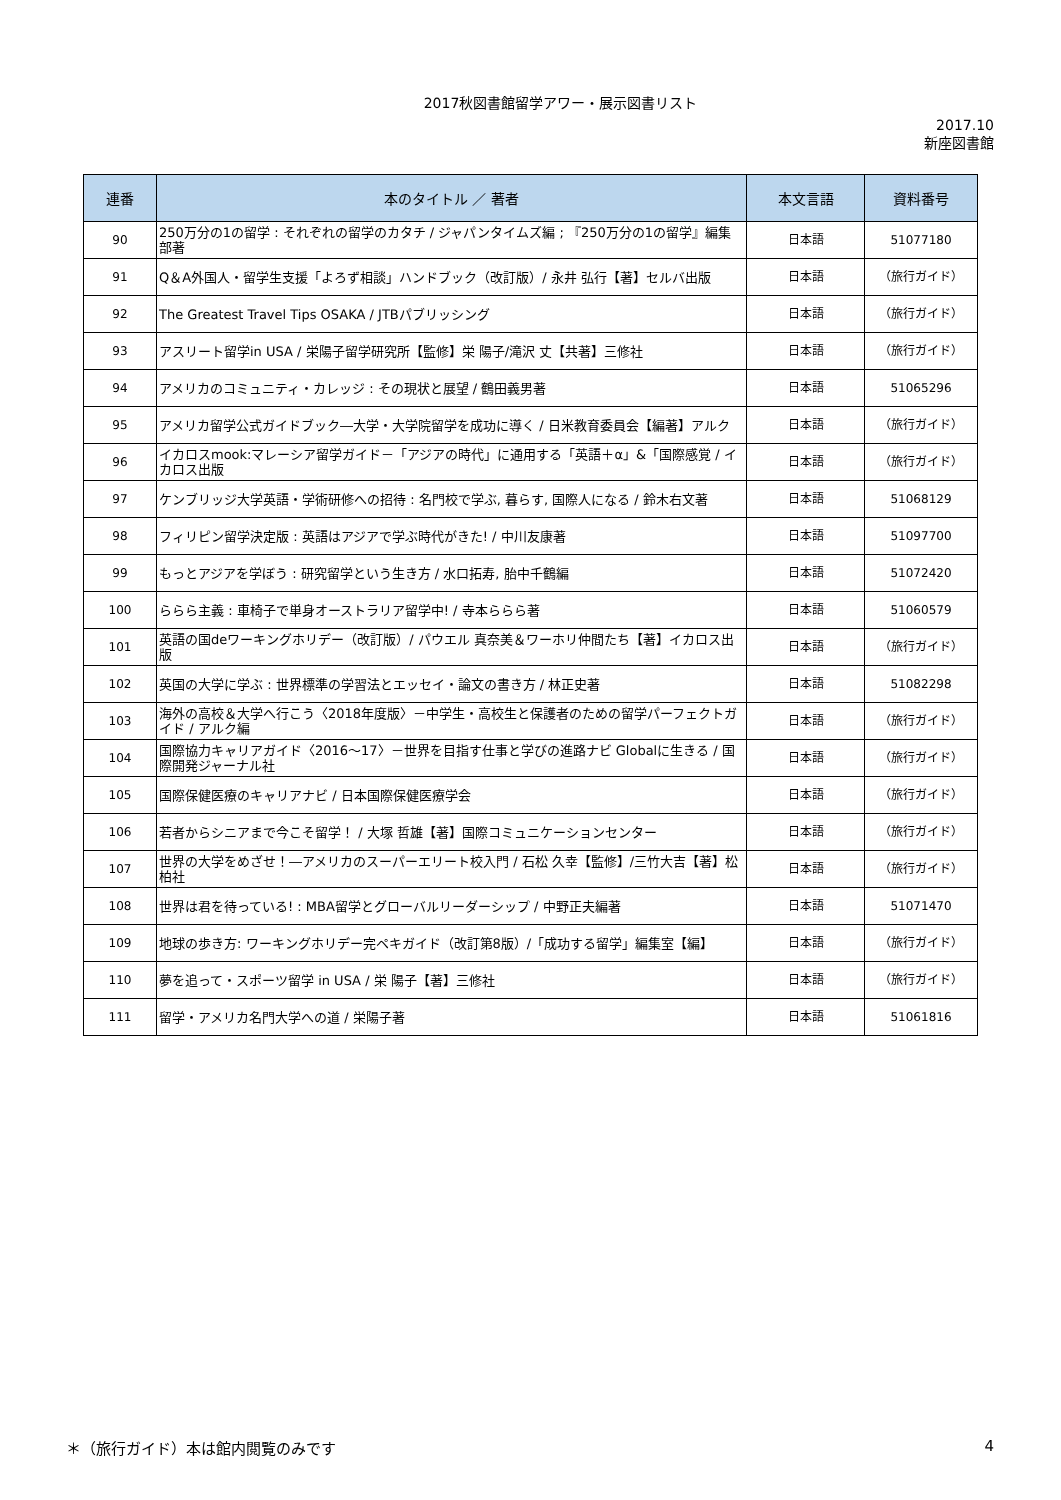2017秋図書館留学アワー・展示図書リスト
2017.10
新座図書館
| 連番 | 本のタイトル ／ 著者 | 本文言語 | 資料番号 |
| --- | --- | --- | --- |
| 90 | 250万分の1の留学 : それぞれの留学のカタチ / ジャパンタイムズ編 ; 『250万分の1の留学』編集部著 | 日本語 | 51077180 |
| 91 | Q＆A外国人・留学生支援「よろず相談」ハンドブック（改訂版）/ 永井 弘行【著】セルバ出版 | 日本語 | （旅行ガイド） |
| 92 | The Greatest Travel Tips OSAKA / JTBパブリッシング | 日本語 | （旅行ガイド） |
| 93 | アスリート留学in USA / 栄陽子留学研究所【監修】栄 陽子/滝沢 丈【共著】三修社 | 日本語 | （旅行ガイド） |
| 94 | アメリカのコミュニティ・カレッジ : その現状と展望 / 鶴田義男著 | 日本語 | 51065296 |
| 95 | アメリカ留学公式ガイドブック―大学・大学院留学を成功に導く / 日米教育委員会【編著】アルク | 日本語 | （旅行ガイド） |
| 96 | イカロスmook:マレーシア留学ガイド－「アジアの時代」に通用する「英語＋α」&「国際感覚 / イカロス出版 | 日本語 | （旅行ガイド） |
| 97 | ケンブリッジ大学英語・学術研修への招待 : 名門校で学ぶ, 暮らす, 国際人になる / 鈴木右文著 | 日本語 | 51068129 |
| 98 | フィリピン留学決定版 : 英語はアジアで学ぶ時代がきた! / 中川友康著 | 日本語 | 51097700 |
| 99 | もっとアジアを学ぼう : 研究留学という生き方 / 水口拓寿, 胎中千鶴編 | 日本語 | 51072420 |
| 100 | ららら主義 : 車椅子で単身オーストラリア留学中! / 寺本ららら著 | 日本語 | 51060579 |
| 101 | 英語の国deワーキングホリデー（改訂版）/ パウエル 真奈美＆ワーホリ仲間たち【著】イカロス出版 | 日本語 | （旅行ガイド） |
| 102 | 英国の大学に学ぶ : 世界標準の学習法とエッセイ・論文の書き方 / 林正史著 | 日本語 | 51082298 |
| 103 | 海外の高校＆大学へ行こう〈2018年度版〉－中学生・高校生と保護者のための留学パーフェクトガイド / アルク編 | 日本語 | （旅行ガイド） |
| 104 | 国際協力キャリアガイド〈2016～17〉－世界を目指す仕事と学びの進路ナビ Globalに生きる / 国際開発ジャーナル社 | 日本語 | （旅行ガイド） |
| 105 | 国際保健医療のキャリアナビ / 日本国際保健医療学会 | 日本語 | （旅行ガイド） |
| 106 | 若者からシニアまで今こそ留学！ / 大塚 哲雄【著】国際コミュニケーションセンター | 日本語 | （旅行ガイド） |
| 107 | 世界の大学をめざせ！―アメリカのスーパーエリート校入門 / 石松 久幸【監修】/三竹大吉【著】松柏社 | 日本語 | （旅行ガイド） |
| 108 | 世界は君を待っている! : MBA留学とグローバルリーダーシップ / 中野正夫編著 | 日本語 | 51071470 |
| 109 | 地球の歩き方: ワーキングホリデー完ペキガイド（改訂第8版）/「成功する留学」編集室【編】 | 日本語 | （旅行ガイド） |
| 110 | 夢を追って・スポーツ留学 in USA / 栄 陽子【著】三修社 | 日本語 | （旅行ガイド） |
| 111 | 留学・アメリカ名門大学への道 / 栄陽子著 | 日本語 | 51061816 |
＊（旅行ガイド）本は館内閲覧のみです 4